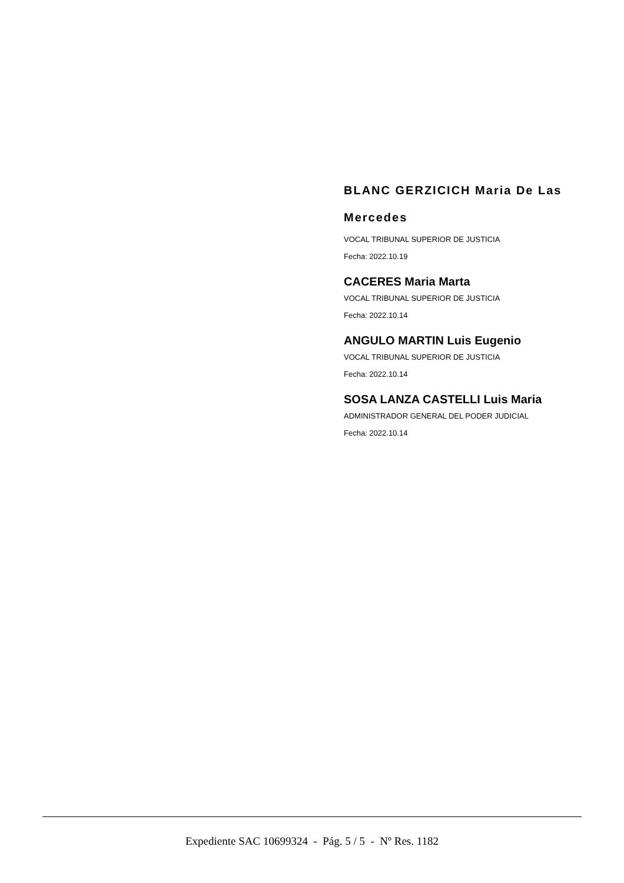BLANC GERZICICH Maria De Las Mercedes
VOCAL TRIBUNAL SUPERIOR DE JUSTICIA
Fecha: 2022.10.19
CACERES Maria Marta
VOCAL TRIBUNAL SUPERIOR DE JUSTICIA
Fecha: 2022.10.14
ANGULO MARTIN Luis Eugenio
VOCAL TRIBUNAL SUPERIOR DE JUSTICIA
Fecha: 2022.10.14
SOSA LANZA CASTELLI Luis Maria
ADMINISTRADOR GENERAL DEL PODER JUDICIAL
Fecha: 2022.10.14
Expediente SAC 10699324 - Pág. 5 / 5 - Nº Res. 1182